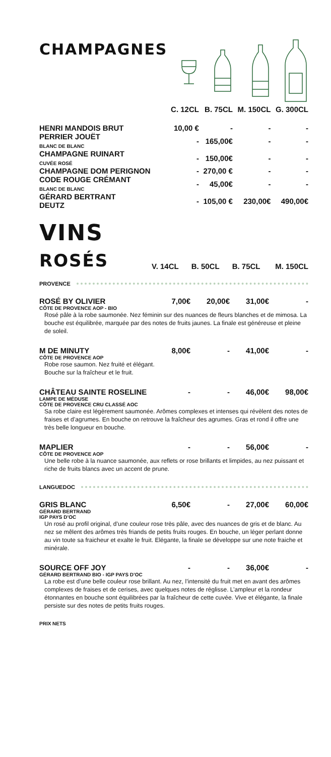CHAMPAGNES
| | C. 12CL | B. 75CL | M. 150CL | G. 300CL |
| --- | --- | --- | --- | --- |
| HENRI MANDOIS BRUT | 10,00 € | - | - | - |
| PERRIER JOUËT BLANC DE BLANC | - | 165,00€ | - | - |
| CHAMPAGNE RUINART CUVÉE ROSÉ | - | 150,00€ | - | - |
| CHAMPAGNE DOM PERIGNON | - | 270,00 € | - | - |
| CODE ROUGE CRÉMANT BLANC DE BLANC | - | 45,00€ | - | - |
| GÉRARD BERTRANT DEUTZ | - | 105,00 € | 230,00€ | 490,00€ |
| VINS ROSÉS | V. 14CL | B. 50CL | B. 75CL | M. 150CL |
PROVENCE
ROSÉ BY OLIVIER 7,00€ 20,00€ 31,00€ -
CÔTE DE PROVENCE AOP - BIO
Rosé pâle à la robe saumonée. Nez féminin sur des nuances de fleurs blanches et de mimosa. La bouche est équilibrée, marquée par des notes de fruits jaunes. La finale est généreuse et pleine de soleil.
M DE MINUTY 8,00€ - 41,00€ -
CÔTE DE PROVENCE AOP
Robe rose saumon. Nez fruité et élégant.
Bouche sur la fraîcheur et le fruit.
CHÂTEAU SAINTE ROSELINE - - 46,00€ 98,00€
LAMPE DE MÉDUSE
CÔTE DE PROVENCE CRU CLASSÉ AOC
Sa robe claire est légèrement saumonée. Arômes complexes et intenses qui révèlent des notes de fraises et d’agrumes. En bouche on retrouve la fraîcheur des agrumes. Gras et rond il offre une très belle longueur en bouche.
MAPLIER - - 56,00€ -
CÔTE DE PROVENCE AOP
Une belle robe à la nuance saumonée, aux reflets or rose brillants et limpides, au nez puissant et riche de fruits blancs avec un accent de prune.
LANGUEDOC
GRIS BLANC 6,50€ - 27,00€ 60,00€
GÉRARD BERTRAND
IGP PAYS D’OC
Un rosé au profil original, d’une couleur rose très pâle, avec des nuances de gris et de blanc. Au nez se mêlent des arômes très friands de petits fruits rouges. En bouche, un léger perlant donne au vin toute sa fraicheur et exalte le fruit. Elégante, la finale se développe sur une note fraiche et minérale.
SOURCE OFF JOY - - 36,00€ -
GÉRARD BERTRAND BIO - IGP PAYS D’OC
La robe est d’une belle couleur rose brillant. Au nez, l’intensité du fruit met en avant des arômes complexes de fraises et de cerises, avec quelques notes de réglisse. L’ampleur et la rondeur étonnantes en bouche sont équilibrées par la fraîcheur de cette cuvée. Vive et élégante, la finale persiste sur des notes de petits fruits rouges.
PRIX NETS